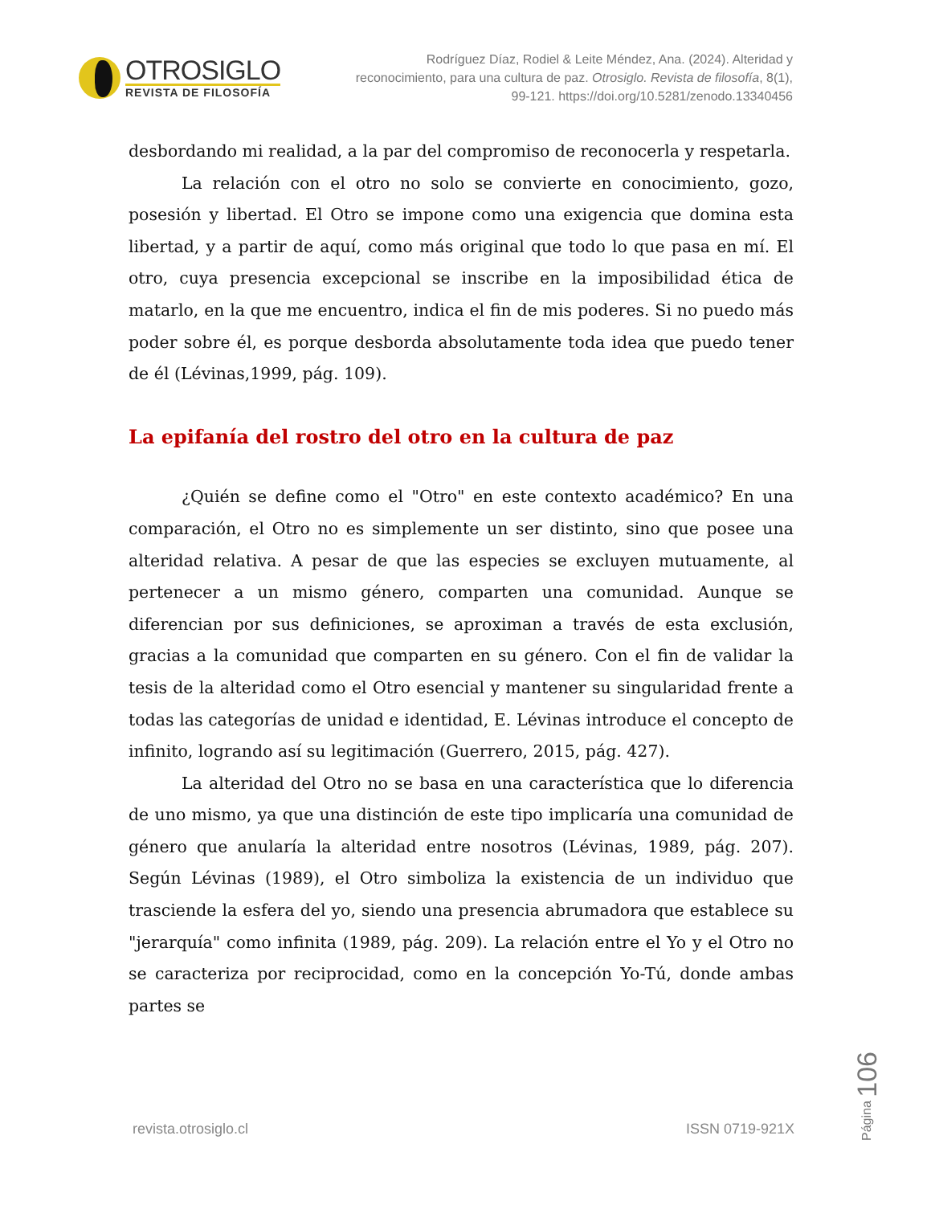OTROSIGLO
REVISTA DE FILOSOFÍA
Rodríguez Díaz, Rodiel & Leite Méndez, Ana. (2024). Alteridad y reconocimiento, para una cultura de paz. Otrosiglo. Revista de filosofía, 8(1), 99-121. https://doi.org/10.5281/zenodo.13340456
desbordando mi realidad, a la par del compromiso de reconocerla y respetarla.
La relación con el otro no solo se convierte en conocimiento, gozo, posesión y libertad. El Otro se impone como una exigencia que domina esta libertad, y a partir de aquí, como más original que todo lo que pasa en mí. El otro, cuya presencia excepcional se inscribe en la imposibilidad ética de matarlo, en la que me encuentro, indica el fin de mis poderes. Si no puedo más poder sobre él, es porque desborda absolutamente toda idea que puedo tener de él (Lévinas,1999, pág. 109).
La epifanía del rostro del otro en la cultura de paz
¿Quién se define como el "Otro" en este contexto académico? En una comparación, el Otro no es simplemente un ser distinto, sino que posee una alteridad relativa. A pesar de que las especies se excluyen mutuamente, al pertenecer a un mismo género, comparten una comunidad. Aunque se diferencian por sus definiciones, se aproximan a través de esta exclusión, gracias a la comunidad que comparten en su género. Con el fin de validar la tesis de la alteridad como el Otro esencial y mantener su singularidad frente a todas las categorías de unidad e identidad, E. Lévinas introduce el concepto de infinito, logrando así su legitimación (Guerrero, 2015, pág. 427).
La alteridad del Otro no se basa en una característica que lo diferencia de uno mismo, ya que una distinción de este tipo implicaría una comunidad de género que anularía la alteridad entre nosotros (Lévinas, 1989, pág. 207). Según Lévinas (1989), el Otro simboliza la existencia de un individuo que trasciende la esfera del yo, siendo una presencia abrumadora que establece su "jerarquía" como infinita (1989, pág. 209). La relación entre el Yo y el Otro no se caracteriza por reciprocidad, como en la concepción Yo-Tú, donde ambas partes se
revista.otrosiglo.cl ISSN 0719-921X
Página 106